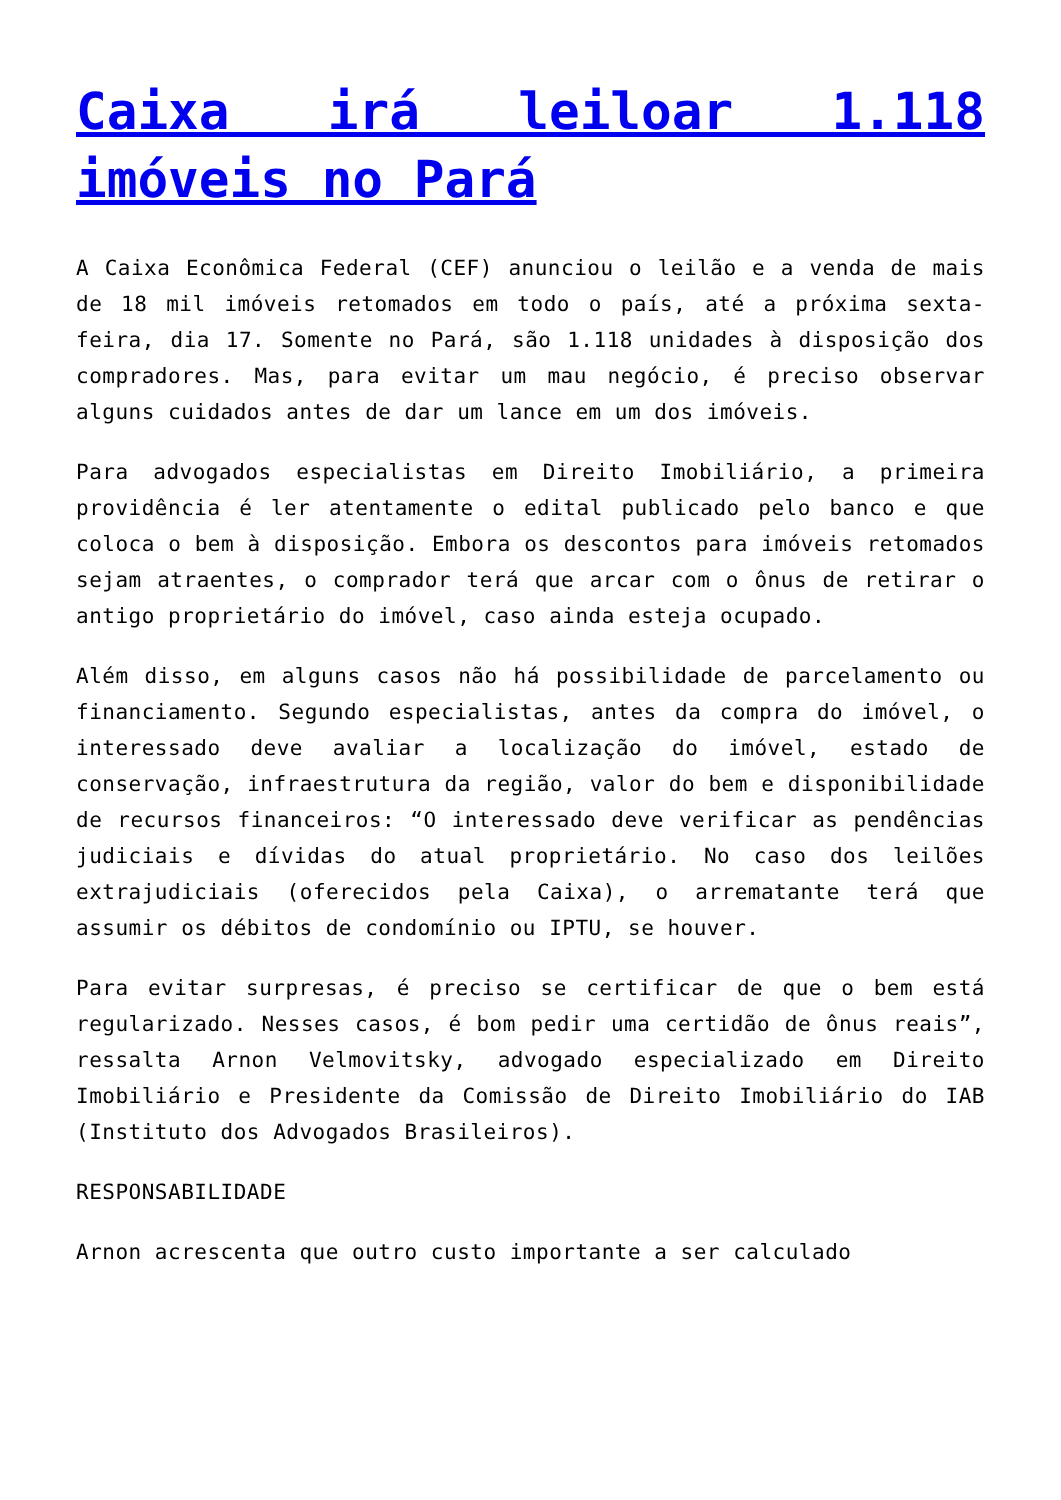Caixa irá leiloar 1.118 imóveis no Pará
A Caixa Econômica Federal (CEF) anunciou o leilão e a venda de mais de 18 mil imóveis retomados em todo o país, até a próxima sexta-feira, dia 17. Somente no Pará, são 1.118 unidades à disposição dos compradores. Mas, para evitar um mau negócio, é preciso observar alguns cuidados antes de dar um lance em um dos imóveis.
Para advogados especialistas em Direito Imobiliário, a primeira providência é ler atentamente o edital publicado pelo banco e que coloca o bem à disposição. Embora os descontos para imóveis retomados sejam atraentes, o comprador terá que arcar com o ônus de retirar o antigo proprietário do imóvel, caso ainda esteja ocupado.
Além disso, em alguns casos não há possibilidade de parcelamento ou financiamento. Segundo especialistas, antes da compra do imóvel, o interessado deve avaliar a localização do imóvel, estado de conservação, infraestrutura da região, valor do bem e disponibilidade de recursos financeiros: “O interessado deve verificar as pendências judiciais e dívidas do atual proprietário. No caso dos leilões extrajudiciais (oferecidos pela Caixa), o arrematante terá que assumir os débitos de condomínio ou IPTU, se houver.
Para evitar surpresas, é preciso se certificar de que o bem está regularizado. Nesses casos, é bom pedir uma certidão de ônus reais”, ressalta Arnon Velmovitsky, advogado especializado em Direito Imobiliário e Presidente da Comissão de Direito Imobiliário do IAB (Instituto dos Advogados Brasileiros).
RESPONSABILIDADE
Arnon acrescenta que outro custo importante a ser calculado